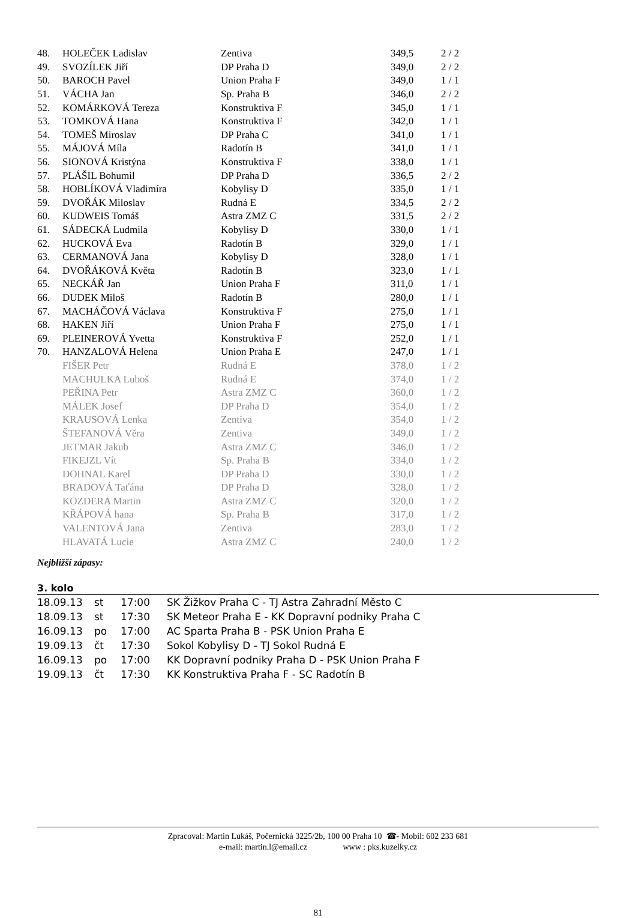| 48. | HOLEČEK Ladislav | Zentiva | 349,5 | 2 / 2 |
| 49. | SVOZÍLEK Jiří | DP Praha D | 349,0 | 2 / 2 |
| 50. | BAROCH Pavel | Union Praha F | 349,0 | 1 / 1 |
| 51. | VÁCHA Jan | Sp. Praha B | 346,0 | 2 / 2 |
| 52. | KOMÁRKOVÁ Tereza | Konstruktiva F | 345,0 | 1 / 1 |
| 53. | TOMKOVÁ Hana | Konstruktiva F | 342,0 | 1 / 1 |
| 54. | TOMEŠ Miroslav | DP Praha C | 341,0 | 1 / 1 |
| 55. | MÁJOVÁ Míla | Radotín B | 341,0 | 1 / 1 |
| 56. | SIONOVÁ Kristýna | Konstruktiva F | 338,0 | 1 / 1 |
| 57. | PLÁŠIL Bohumil | DP Praha D | 336,5 | 2 / 2 |
| 58. | HOBLÍKOVÁ Vladimíra | Kobylisy D | 335,0 | 1 / 1 |
| 59. | DVOŘÁK Miloslav | Rudná E | 334,5 | 2 / 2 |
| 60. | KUDWEIS Tomáš | Astra ZMZ C | 331,5 | 2 / 2 |
| 61. | SÁDECKÁ Ludmila | Kobylisy D | 330,0 | 1 / 1 |
| 62. | HUCKOVÁ Eva | Radotín B | 329,0 | 1 / 1 |
| 63. | CERMANOVÁ Jana | Kobylisy D | 328,0 | 1 / 1 |
| 64. | DVOŘÁKOVÁ Květa | Radotín B | 323,0 | 1 / 1 |
| 65. | NECKÁŘ Jan | Union Praha F | 311,0 | 1 / 1 |
| 66. | DUDEK Miloš | Radotín B | 280,0 | 1 / 1 |
| 67. | MACHÁČOVÁ Václava | Konstruktiva F | 275,0 | 1 / 1 |
| 68. | HAKEN Jiří | Union Praha F | 275,0 | 1 / 1 |
| 69. | PLEINEROVÁ Yvetta | Konstruktiva F | 252,0 | 1 / 1 |
| 70. | HANZALOVÁ Helena | Union Praha E | 247,0 | 1 / 1 |
| | FIŠER Petr | Rudná E | 378,0 | 1 / 2 |
| | MACHULKA Luboš | Rudná E | 374,0 | 1 / 2 |
| | PEŘINA Petr | Astra ZMZ C | 360,0 | 1 / 2 |
| | MÁLEK Josef | DP Praha D | 354,0 | 1 / 2 |
| | KRAUSOVÁ Lenka | Zentiva | 354,0 | 1 / 2 |
| | ŠTEFANOVÁ Věra | Zentiva | 349,0 | 1 / 2 |
| | JETMAR Jakub | Astra ZMZ C | 346,0 | 1 / 2 |
| | FIKEJZL Vít | Sp. Praha B | 334,0 | 1 / 2 |
| | DOHNAL Karel | DP Praha D | 330,0 | 1 / 2 |
| | BRADOVÁ Taťána | DP Praha D | 328,0 | 1 / 2 |
| | KOZDERA Martin | Astra ZMZ C | 320,0 | 1 / 2 |
| | KŘÁPOVÁ hana | Sp. Praha B | 317,0 | 1 / 2 |
| | VALENTOVÁ Jana | Zentiva | 283,0 | 1 / 2 |
| | HLAVATÁ Lucie | Astra ZMZ C | 240,0 | 1 / 2 |
Nejbližší zápasy:
3. kolo
| 18.09.13 | st | 17:00 | SK Žižkov Praha C - TJ Astra Zahradní Město C |
| 18.09.13 | st | 17:30 | SK Meteor Praha E - KK Dopravní podniky Praha C |
| 16.09.13 | po | 17:00 | AC Sparta Praha B - PSK Union Praha E |
| 19.09.13 | čt | 17:30 | Sokol Kobylisy D - TJ Sokol Rudná E |
| 16.09.13 | po | 17:00 | KK Dopravní podniky Praha D - PSK Union Praha F |
| 19.09.13 | čt | 17:30 | KK Konstruktiva Praha F - SC Radotín B |
Zpracoval: Martin Lukáš, Počernická 3225/2b, 100 00 Praha 10 ☎- Mobil: 602 233 681
e-mail: martin.l@email.cz www : pks.kuzelky.cz
81